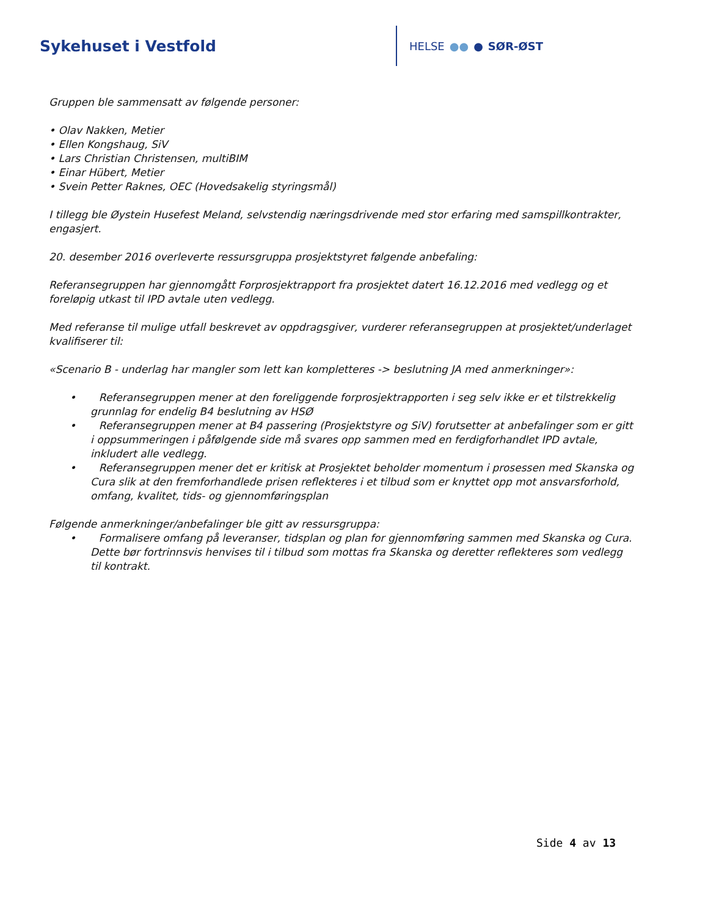Sykehuset i Vestfold
HELSE ●● ● SØR-ØST
Gruppen ble sammensatt av følgende personer:
• Olav Nakken, Metier
• Ellen Kongshaug, SiV
• Lars Christian Christensen, multiBIM
• Einar Hübert, Metier
• Svein Petter Raknes, OEC (Hovedsakelig styringsmål)
I tillegg ble Øystein Husefest Meland, selvstendig næringsdrivende med stor erfaring med samspillkontrakter, engasjert.
20. desember 2016 overleverte ressursgruppa prosjektstyret følgende anbefaling:
Referansegruppen har gjennomgått Forprosjektrapport fra prosjektet datert 16.12.2016 med vedlegg og et foreløpig utkast til IPD avtale uten vedlegg.
Med referanse til mulige utfall beskrevet av oppdragsgiver, vurderer referansegruppen at prosjektet/underlaget kvalifiserer til:
«Scenario B - underlag har mangler som lett kan kompletteres -> beslutning JA med anmerkninger»:
• Referansegruppen mener at den foreliggende forprosjektrapporten i seg selv ikke er et tilstrekkelig grunnlag for endelig B4 beslutning av HSØ
• Referansegruppen mener at B4 passering (Prosjektstyre og SiV) forutsetter at anbefalinger som er gitt i oppsummeringen i påfølgende side må svares opp sammen med en ferdigforhandlet IPD avtale, inkludert alle vedlegg.
• Referansegruppen mener det er kritisk at Prosjektet beholder momentum i prosessen med Skanska og Cura slik at den fremforhandlede prisen reflekteres i et tilbud som er knyttet opp mot ansvarsforhold, omfang, kvalitet, tids- og gjennomføringsplan
Følgende anmerkninger/anbefalinger ble gitt av ressursgruppa:
• Formalisere omfang på leveranser, tidsplan og plan for gjennomføring sammen med Skanska og Cura. Dette bør fortrinnsvis henvises til i tilbud som mottas fra Skanska og deretter reflekteres som vedlegg til kontrakt.
Side 4 av 13